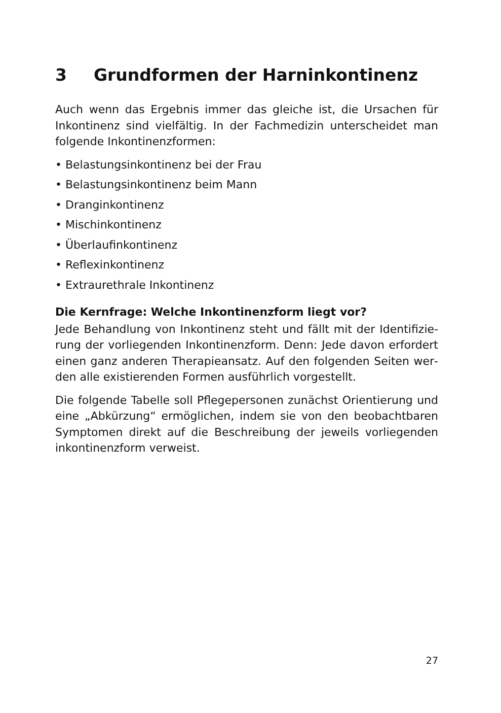3 Grundformen der Harninkontinenz
Auch wenn das Ergebnis immer das gleiche ist, die Ursachen für Inkontinenz sind vielfältig. In der Fachmedizin unterscheidet man folgende Inkontinenzformen:
• Belastungsinkontinenz bei der Frau
• Belastungsinkontinenz beim Mann
• Dranginkontinenz
• Mischinkontinenz
• Überlaufinkontinenz
• Reflexinkontinenz
• Extraurethrale Inkontinenz
Die Kernfrage: Welche Inkontinenzform liegt vor?
Jede Behandlung von Inkontinenz steht und fällt mit der Identifizie­rung der vorliegenden Inkontinenzform. Denn: Jede davon erfordert einen ganz anderen Therapieansatz. Auf den folgenden Seiten wer­den alle existierenden Formen ausführlich vorgestellt.
Die folgende Tabelle soll Pflegepersonen zunächst Orientierung und eine „Abkürzung“ ermöglichen, indem sie von den beobachtbaren Symptomen direkt auf die Beschreibung der jeweils vorliegenden inkontinenzform verweist.
27